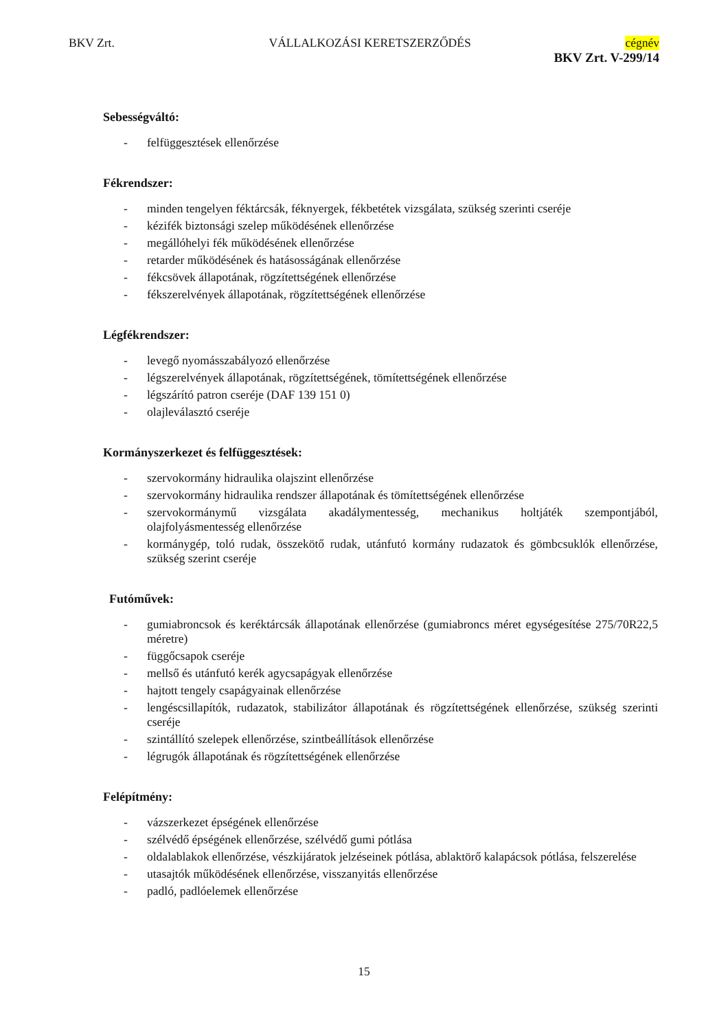BKV Zrt. VÁLLALKOZÁSI KERETSZERZŐDÉS cégnév
BKV Zrt. V-299/14
Sebességváltó:
- felfüggesztések ellenőrzése
Fékrendszer:
- minden tengelyen féktárcsák, féknyergek, fékbetétek vizsgálata, szükség szerinti cseréje
- kézifék biztonsági szelep működésének ellenőrzése
- megállóhelyi fék működésének ellenőrzése
- retarder működésének és hatásosságának ellenőrzése
- fékcsövek állapotának, rögzítettségének ellenőrzése
- fékszerelvények állapotának, rögzítettségének ellenőrzése
Légfékrendszer:
- levegő nyomásszabályozó ellenőrzése
- légszerelvények állapotának, rögzítettségének, tömítettségének ellenőrzése
- légszárító patron cseréje (DAF 139 151 0)
- olajleválasztó cseréje
Kormányszerkezet és felfüggesztések:
- szervokormány hidraulika olajszint ellenőrzése
- szervokormány hidraulika rendszer állapotának és tömítettségének ellenőrzése
- szervokormánymű vizsgálata akadálymentesség, mechanikus holtjáték szempontjából, olajfolyásmentesség ellenőrzése
- kormánygép, toló rudak, összekötő rudak, utánfutó kormány rudazatok és gömbcsuklók ellenőrzése, szükség szerint cseréje
Futóművek:
- gumiabroncsok és keréktárcsák állapotának ellenőrzése (gumiabroncs méret egységesítése 275/70R22,5 méretre)
- függőcsapok cseréje
- mellső és utánfutó kerék agycsapágyak ellenőrzése
- hajtott tengely csapágyainak ellenőrzése
- lengéscsillapítók, rudazatok, stabilizátor állapotának és rögzítettségének ellenőrzése, szükség szerinti cseréje
- szintállító szelepek ellenőrzése, szintbeállítások ellenőrzése
- légrugók állapotának és rögzítettségének ellenőrzése
Felépítmény:
- vázszerkezet épségének ellenőrzése
- szélvédő épségének ellenőrzése, szélvédő gumi pótlása
- oldalablakok ellenőrzése, vészkijáratok jelzéseinek pótlása, ablaktörő kalapácsok pótlása, felszerelése
- utasajtók működésének ellenőrzése, visszanyitás ellenőrzése
- padló, padlóelemek ellenőrzése
15